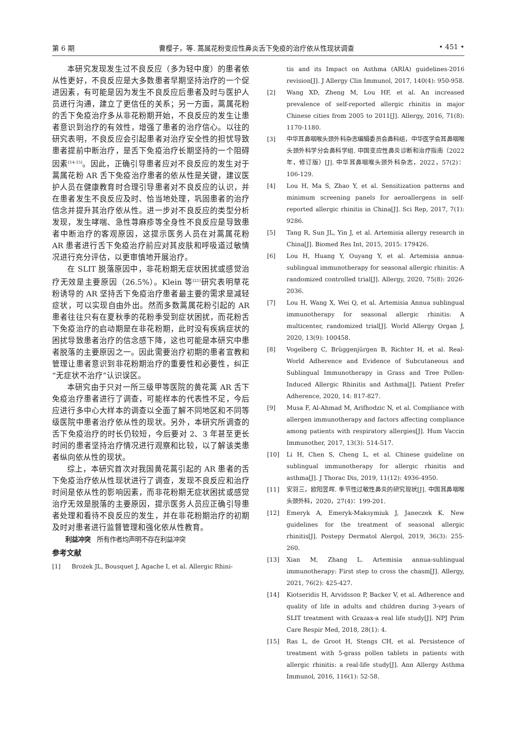第 6 期 曹樱子，等. 蒿属花粉变应性鼻炎舌下免疫的治疗依从性现状调查 • 451 •
本研究发现发生过不良反应（多为轻中度）的患者依从性更好，不良反应是大多数患者早期坚持治疗的一个促进因素，有可能是因为发生不良反应后患者及时与医护人员进行沟通，建立了更信任的关系；另一方面，蒿属花粉的舌下免疫治疗多从非花粉期开始，不良反应的发生让患者意识到治疗的有效性，增强了患者的治疗信心。以往的研究表明，不良反应会引起患者对治疗安全性的担忧导致患者提前中断治疗，是舌下免疫治疗长期坚持的一个阻碍因素<sup>[14-15]</sup>。因此，正确引导患者应对不良反应的发生对于蒿属花粉 AR 舌下免疫治疗患者的依从性是关键，建议医护人员在健康教育时合理引导患者对不良反应的认识，并在患者发生不良反应及时、恰当地处理，巩固患者的治疗信念并提升其治疗依从性。进一步对不良反应的类型分析发现，发生哮喘、急性荨麻疹等全身性不良反应是导致患者中断治疗的客观原因，这提示医务人员在对蒿属花粉 AR 患者进行舌下免疫治疗前应对其皮肤和呼吸道过敏情况进行充分评估，以更审慎地开展治疗。
在 SLIT 脱落原因中，非花粉期无症状困扰或感觉治疗无效是主要原因（26.5%）。Klein 等<sup>[21]</sup>研究表明草花粉诱导的 AR 坚持舌下免疫治疗患者最主要的需求是减轻症状，可以实现自由外出。然而多数蒿属花粉引起的 AR 患者往往只有在夏秋季的花粉季受到症状困扰，而花粉舌下免疫治疗的启动期是在非花粉期，此时没有疾病症状的困扰导致患者治疗的信念感下降，这也可能是本研究中患者脱落的主要原因之一。因此需要治疗初期的患者宣教和管理让患者意识到非花粉期治疗的重要性和必要性，纠正“无症状不治疗”认识误区。
本研究由于只对一所三级甲等医院的黄花蒿 AR 舌下免疫治疗患者进行了调查，可能样本的代表性不足，今后应进行多中心大样本的调查以全面了解不同地区和不同等级医院中患者治疗依从性的现状。另外，本研究所调查的舌下免疫治疗的时长仍较短，今后要对 2、3 年甚至更长时间的患者坚持治疗情况进行观察和比较，以了解该类患者纵向依从性的现状。
综上，本研究首次对我国黄花蒿引起的 AR 患者的舌下免疫治疗依从性现状进行了调查，发现不良反应和治疗时间是依从性的影响因素，而非花粉期无症状困扰或感觉治疗无效是脱落的主要原因，提示医务人员应正确引导患者处理和看待不良反应的发生，并在非花粉期治疗的初期及时对患者进行监督管理和强化依从性教育。
利益冲突　所有作者均声明不存在利益冲突
参考文献
[1] Brożek JL, Bousquet J, Agache I, et al. Allergic Rhini-
tis and its Impact on Asthma (ARIA) guidelines-2016 revision[J]. J Allergy Clin Immunol, 2017, 140(4): 950-958.
[2] Wang XD, Zheng M, Lou HF, et al. An increased prevalence of self-reported allergic rhinitis in major Chinese cities from 2005 to 2011[J]. Allergy, 2016, 71(8): 1170-1180.
[3] 中华耳鼻咽喉头颈外科杂志编辑委员会鼻科组，中华医学会耳鼻咽喉头颈外科学分会鼻科学组. 中国变应性鼻炎诊断和治疗指南（2022 年，修订版）[J]. 中华耳鼻咽喉头颈外科杂志，2022，57(2)：106-129.
[4] Lou H, Ma S, Zhao Y, et al. Sensitization patterns and minimum screening panels for aeroallergens in self-reported allergic rhinitis in China[J]. Sci Rep, 2017, 7(1): 9286.
[5] Tang R, Sun JL, Yin J, et al. Artemisia allergy research in China[J]. Biomed Res Int, 2015, 2015: 179426.
[6] Lou H, Huang Y, Ouyang Y, et al. Artemisia annua-sublingual immunotherapy for seasonal allergic rhinitis: A randomized controlled trial[J]. Allergy, 2020, 75(8): 2026-2036.
[7] Lou H, Wang X, Wei Q, et al. Artemisia Annua sublingual immunotherapy for seasonal allergic rhinitis: A multicenter, randomized trial[J]. World Allergy Organ J, 2020, 13(9): 100458.
[8] Vogelberg C, Brüggenjürgen B, Richter H, et al. Real-World Adherence and Evidence of Subcutaneous and Sublingual Immunotherapy in Grass and Tree Pollen-Induced Allergic Rhinitis and Asthma[J]. Patient Prefer Adherence, 2020, 14: 817-827.
[9] Musa F, Al-Ahmad M, Arifhodzic N, et al. Compliance with allergen immunotherapy and factors affecting compliance among patients with respiratory allergies[J]. Hum Vaccin Immunother, 2017, 13(3): 514-517.
[10] Li H, Chen S, Cheng L, et al. Chinese guideline on sublingual immunotherapy for allergic rhinitis and asthma[J]. J Thorac Dis, 2019, 11(12): 4936-4950.
[11] 安羽三，欧阳昱晖. 季节性过敏性鼻炎的研究现状[J]. 中国耳鼻咽喉头颈外科，2020，27(4)：199-201.
[12] Emeryk A, Emeryk-Maksymiuk J, Janeczek K. New guidelines for the treatment of seasonal allergic rhinitis[J]. Postepy Dermatol Alergol, 2019, 36(3): 255-260.
[13] Xian M, Zhang L. Artemisia annua-sublingual immunotherapy: First step to cross the chasm[J]. Allergy, 2021, 76(2): 425-427.
[14] Kiotseridis H, Arvidsson P, Backer V, et al. Adherence and quality of life in adults and children during 3-years of SLIT treatment with Grazax-a real life study[J]. NPJ Prim Care Respir Med, 2018, 28(1): 4.
[15] Ras L, de Groot H, Stengs CH, et al. Persistence of treatment with 5-grass pollen tablets in patients with allergic rhinitis: a real-life study[J]. Ann Allergy Asthma Immunol, 2016, 116(1): 52-58.